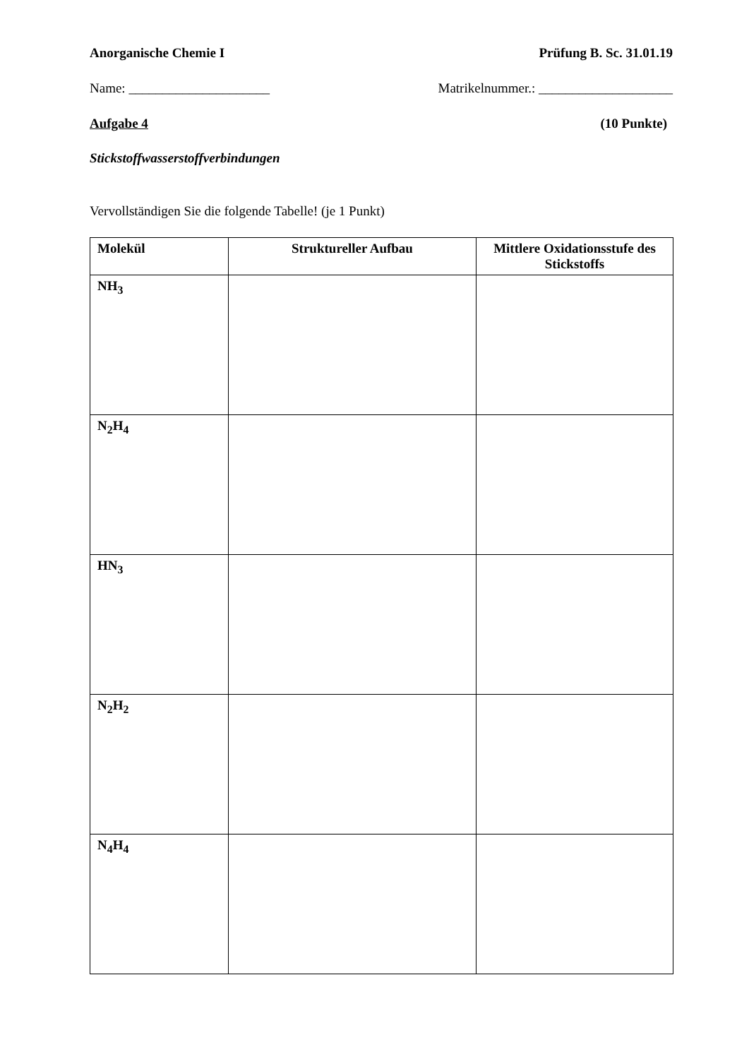Anorganische Chemie I Prüfung B. Sc. 31.01.19
Name: _____________________ Matrikelnummer.: ____________________
Aufgabe 4 (10 Punkte)
Stickstoffwasserstoffverbindungen
Vervollständigen Sie die folgende Tabelle! (je 1 Punkt)
| Molekül | Struktureller Aufbau | Mittlere Oxidationsstufe des Stickstoffs |
| --- | --- | --- |
| NH<sub>3</sub> | | |
| N<sub>2</sub>H<sub>4</sub> | | |
| HN<sub>3</sub> | | |
| N<sub>2</sub>H<sub>2</sub> | | |
| N<sub>4</sub>H<sub>4</sub> | | |